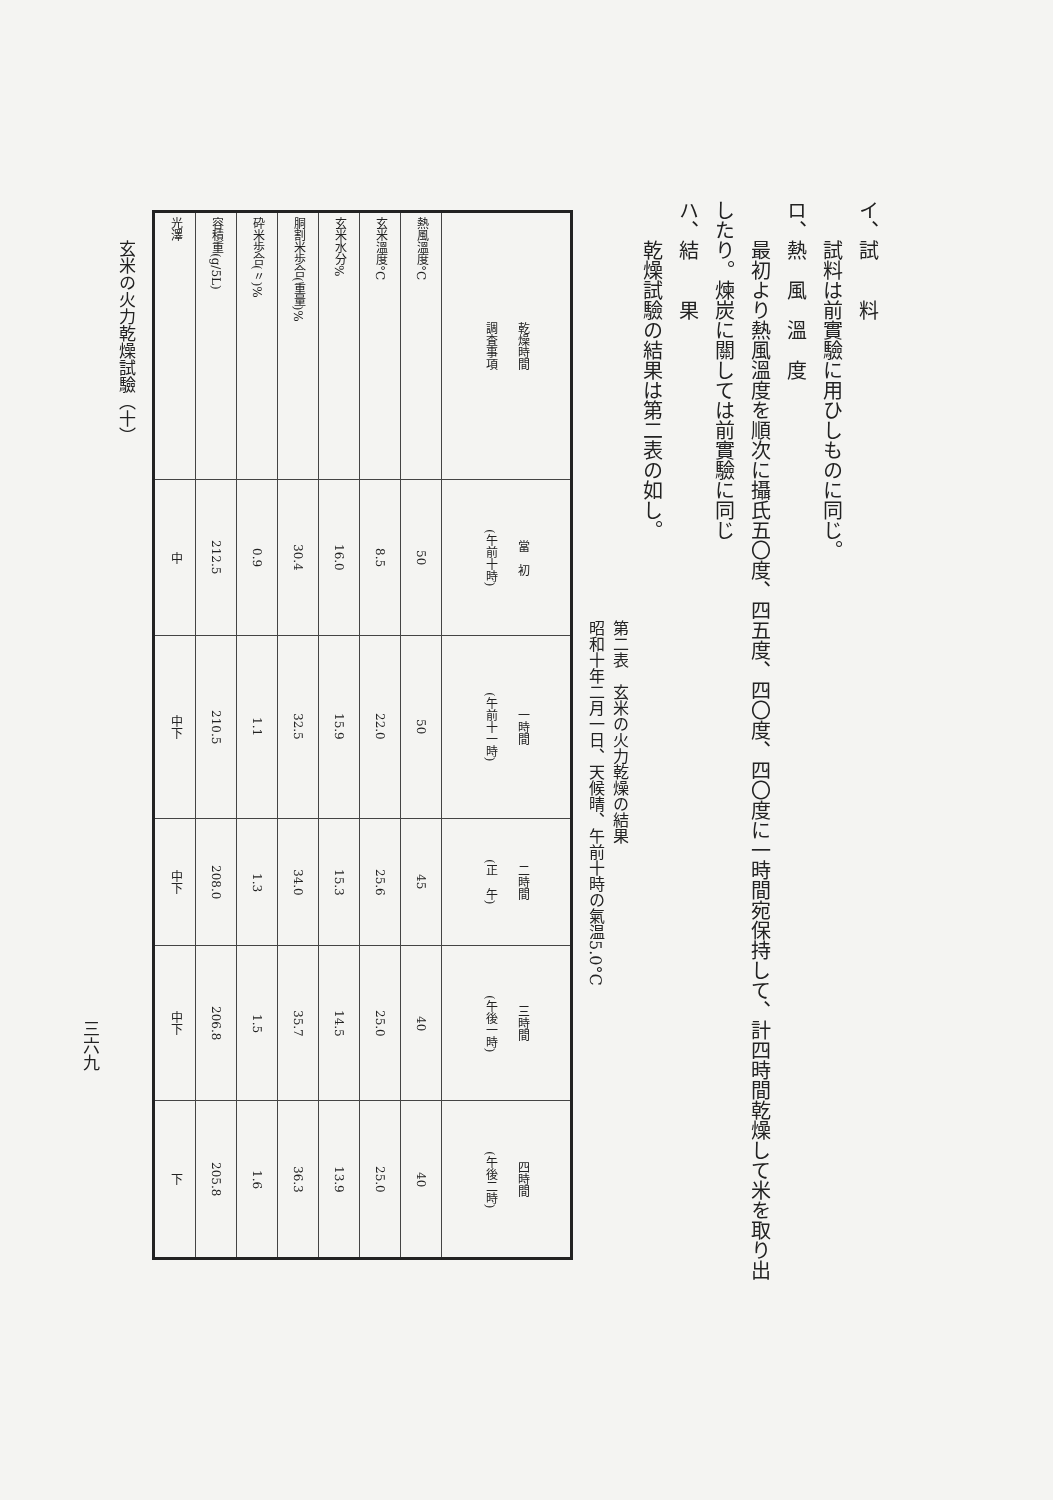イ、試　　料
試料は前實驗に用ひしものに同じ。
ロ、熱　風　溫　度
最初より熱風溫度を順次に攝氏五〇度、四五度、四〇度、四〇度に一時間宛保持して、計四時間乾燥して米を取り出
したり。煉炭に關しては前實驗に同じ
ハ、結　　果
乾燥試驗の結果は第二表の如し。
第二表　玄米の火力乾燥の結果
昭和十年二月一日、天候晴、午前十時の氣温5.0°C
| 乾燥時間 調査事項 | 當 初 (午前十時) | 一時間 (午前十一時) | 二時間 (正 午) | 三時間 (午後一時) | 四時間 (午後二時) |
| --- | --- | --- | --- | --- | --- |
| 熱風溫度°C | 50 | 50 | 45 | 40 | 40 |
| 玄米溫度°C | 8.5 | 22.0 | 25.6 | 25.0 | 25.0 |
| 玄米水分% | 16.0 | 15.9 | 15.3 | 14.5 | 13.9 |
| 胴割米歩合(重量)% | 30.4 | 32.5 | 34.0 | 35.7 | 36.3 |
| 砕米歩合(〃)% | 0.9 | 1.1 | 1.3 | 1.5 | 1.6 |
| 容積重(g/5L) | 212.5 | 210.5 | 208.0 | 206.8 | 205.8 |
| 光澤 | 中 | 中下 | 中下 | 中下 | 下 |
玄米の火力乾燥試驗（十）
三六九